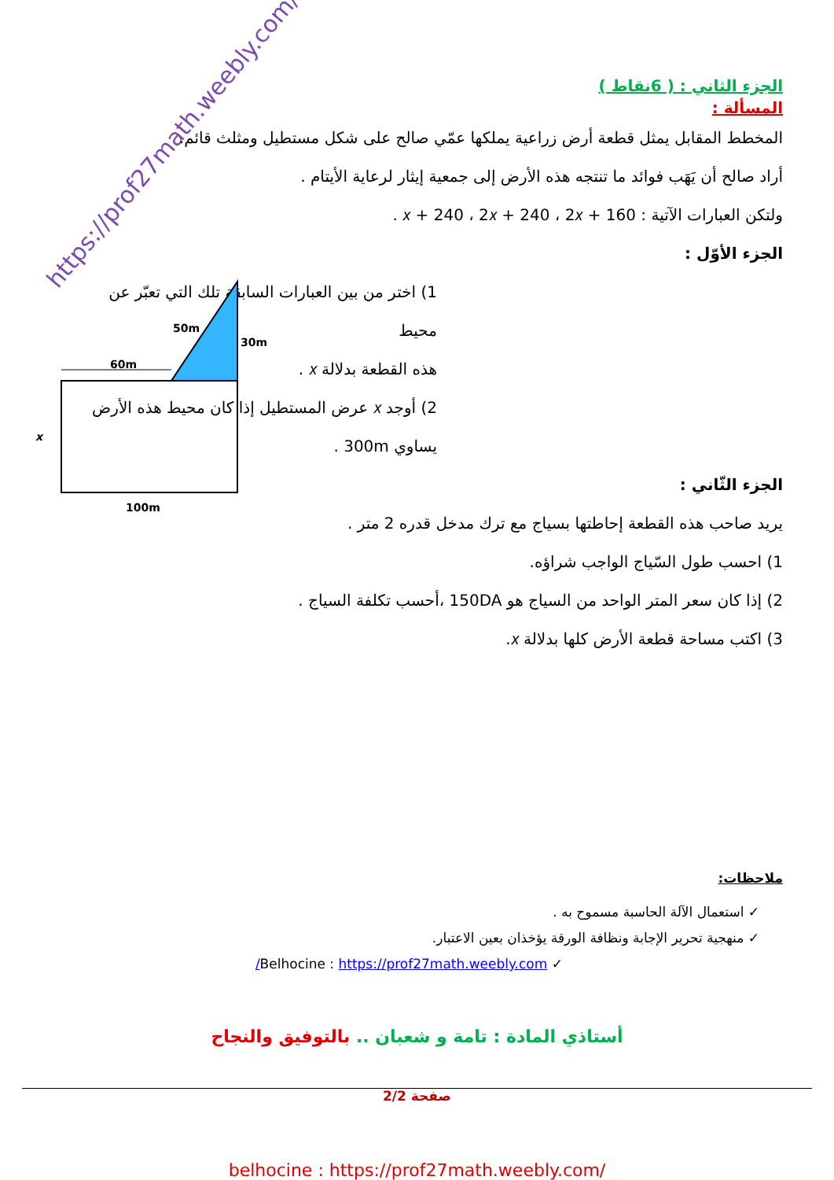https://prof27math.weebly.com/
الجزء الثاني : ( 6نقاط )
المسألة :
المخطط المقابل يمثل قطعة أرض زراعية يملكها عمّي صالح على شكل مستطيل ومثلث قائم.
أراد صالح أن يَهَب فوائد ما تنتجه هذه الأرض إلى جمعية إيثار لرعاية الأيتام .
ولتكن العبارات الآتية : 2𝑥 + 160 ، 2𝑥 + 240 ، 𝑥 + 240 .
الجزء الأوّل :
1) اختر من بين العبارات السابقة تلك التي تعبّر عن محيط
هذه القطعة بدلالة 𝑥 .
2) أوجد 𝑥 عرض المستطيل إذا كان محيط هذه الأرض
يساوي 300m .
الجزء الثّاني :
يريد صاحب هذه القطعة إحاطتها بسياج مع ترك مدخل قدره 2 متر .
1) احسب طول السّياج الواجب شراؤه.
2) إذا كان سعر المتر الواحد من السياج هو 150DA ،أحسب تكلفة السياج .
3) اكتب مساحة قطعة الأرض كلها بدلالة 𝑥.
50m
30m
60m
100m
x
ملاحظات:
✓ استعمال الآلة الحاسبة مسموح به .
✓ منهجية تحرير الإجابة ونظافة الورقة يؤخذان بعين الاعتبار.
✓ Belhocine : https://prof27math.weebly.com/
أستاذي المادة : تامة و شعبان .. بالتوفيق والنجاح
صفحة 2/2
belhocine : https://prof27math.weebly.com/